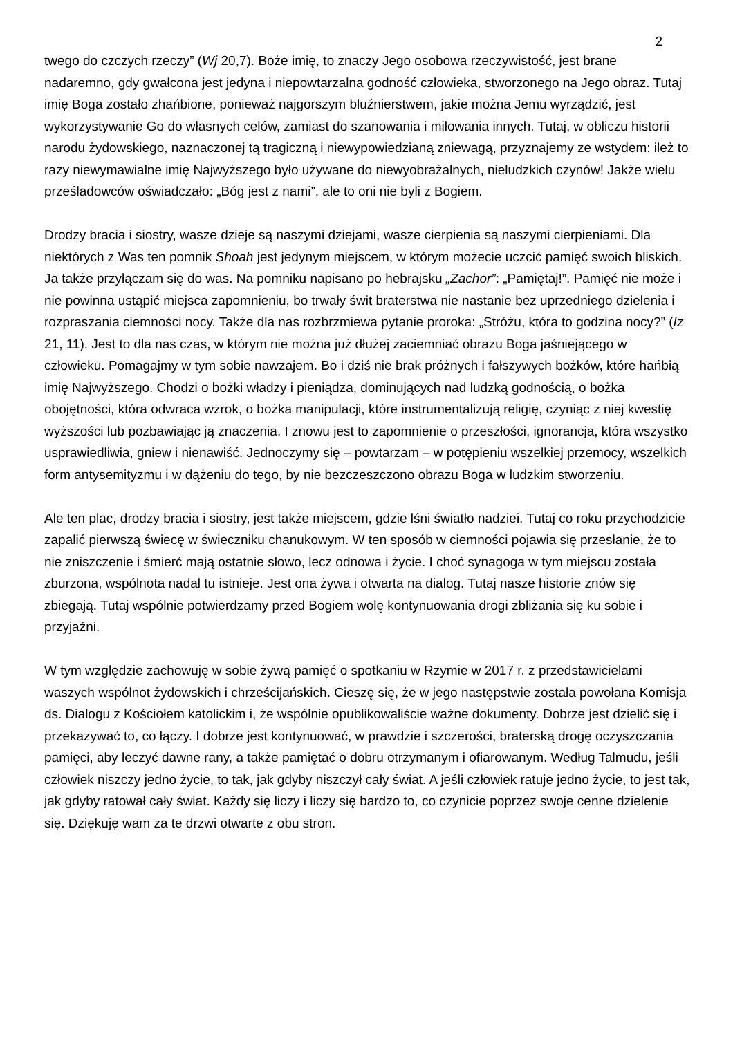2
twego do czczych rzeczy” (Wj 20,7). Boże imię, to znaczy Jego osobowa rzeczywistość, jest brane nadaremno, gdy gwałcona jest jedyna i niepowtarzalna godność człowieka, stworzonego na Jego obraz. Tutaj imię Boga zostało zhańbione, ponieważ najgorszym bluźnierstwem, jakie można Jemu wyrządzić, jest wykorzystywanie Go do własnych celów, zamiast do szanowania i miłowania innych. Tutaj, w obliczu historii narodu żydowskiego, naznaczonej tą tragiczną i niewypowiedzianą zniewagą, przyznajemy ze wstydem: ileż to razy niewymawialne imię Najwyższego było używane do niewyobrażalnych, nieludzkich czynów! Jakże wielu prześladowców oświadczało: „Bóg jest z nami”, ale to oni nie byli z Bogiem.
Drodzy bracia i siostry, wasze dzieje są naszymi dziejami, wasze cierpienia są naszymi cierpieniami. Dla niektórych z Was ten pomnik Shoah jest jedynym miejscem, w którym możecie uczcić pamięć swoich bliskich. Ja także przyłączam się do was. Na pomniku napisano po hebrajsku „Zachor”: „Pamiętaj!”. Pamięć nie może i nie powinna ustąpić miejsca zapomnieniu, bo trwały świt braterstwa nie nastanie bez uprzedniego dzielenia i rozpraszania ciemności nocy. Także dla nas rozbrzmiewa pytanie proroka: „Stróżu, która to godzina nocy?” (Iz 21, 11). Jest to dla nas czas, w którym nie można już dłużej zaciemniać obrazu Boga jaśniejącego w człowieku. Pomagajmy w tym sobie nawzajem. Bo i dziś nie brak próżnych i fałszywych bożków, które hańbią imię Najwyższego. Chodzi o bożki władzy i pieniądza, dominujących nad ludzką godnością, o bożka obojętności, która odwraca wzrok, o bożka manipulacji, które instrumentalizują religię, czyniąc z niej kwestię wyższości lub pozbawiając ją znaczenia. I znowu jest to zapomnienie o przeszłości, ignorancja, która wszystko usprawiedliwia, gniew i nienawiść. Jednoczymy się – powtarzam – w potępieniu wszelkiej przemocy, wszelkich form antysemityzmu i w dążeniu do tego, by nie bezczeszczono obrazu Boga w ludzkim stworzeniu.
Ale ten plac, drodzy bracia i siostry, jest także miejscem, gdzie lśni światło nadziei. Tutaj co roku przychodzicie zapalić pierwszą świecę w świeczniku chanukowym. W ten sposób w ciemności pojawia się przesłanie, że to nie zniszczenie i śmierć mają ostatnie słowo, lecz odnowa i życie. I choć synagoga w tym miejscu została zburzona, wspólnota nadal tu istnieje. Jest ona żywa i otwarta na dialog. Tutaj nasze historie znów się zbiegają. Tutaj wspólnie potwierdzamy przed Bogiem wolę kontynuowania drogi zbliżania się ku sobie i przyjaźni.
W tym względzie zachowuję w sobie żywą pamięć o spotkaniu w Rzymie w 2017 r. z przedstawicielami waszych wspólnot żydowskich i chrześcijańskich. Cieszę się, że w jego następstwie została powołana Komisja ds. Dialogu z Kościołem katolickim i, że wspólnie opublikowaliście ważne dokumenty. Dobrze jest dzielić się i przekazywać to, co łączy. I dobrze jest kontynuować, w prawdzie i szczerości, braterską drogę oczyszczania pamięci, aby leczyć dawne rany, a także pamiętać o dobru otrzymanym i ofiarowanym. Według Talmudu, jeśli człowiek niszczy jedno życie, to tak, jak gdyby niszczył cały świat. A jeśli człowiek ratuje jedno życie, to jest tak, jak gdyby ratował cały świat. Każdy się liczy i liczy się bardzo to, co czynicie poprzez swoje cenne dzielenie się. Dziękuję wam za te drzwi otwarte z obu stron.